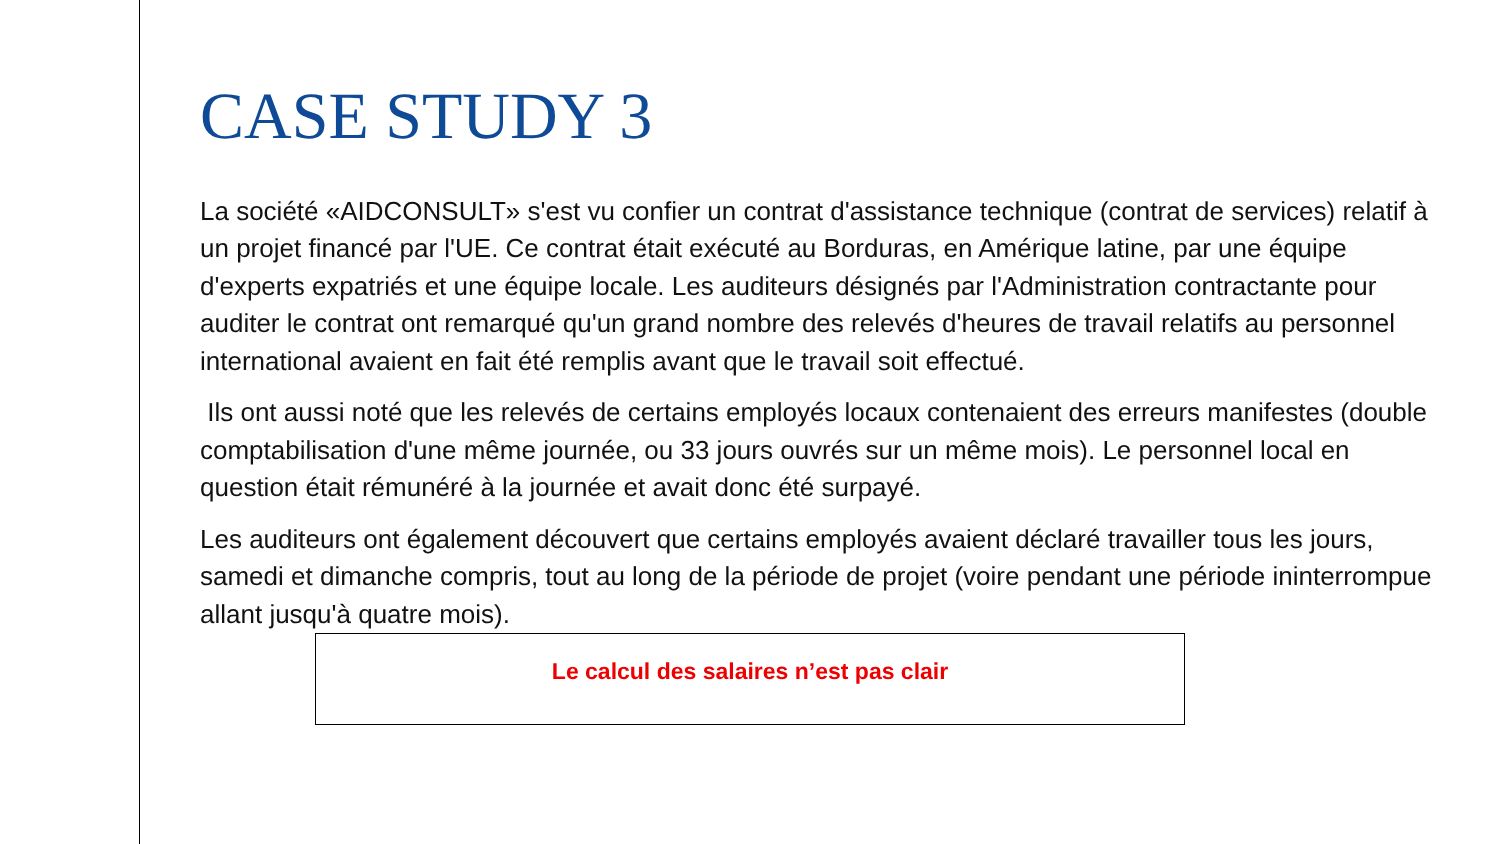CASE STUDY 3
La société «AIDCONSULT» s'est vu confier un contrat d'assistance technique (contrat de services) relatif à un projet financé par l'UE. Ce contrat était exécuté au Borduras, en Amérique latine, par une équipe d'experts expatriés et une équipe locale. Les auditeurs désignés par l'Administration contractante pour auditer le contrat ont remarqué qu'un grand nombre des relevés d'heures de travail relatifs au personnel international avaient en fait été remplis avant que le travail soit effectué.
Ils ont aussi noté que les relevés de certains employés locaux contenaient des erreurs manifestes (double comptabilisation d'une même journée, ou 33 jours ouvrés sur un même mois). Le personnel local en question était rémunéré à la journée et avait donc été surpayé.
Les auditeurs ont également découvert que certains employés avaient déclaré travailler tous les jours, samedi et dimanche compris, tout au long de la période de projet (voire pendant une période ininterrompue allant jusqu'à quatre mois).
Le calcul des salaires n’est pas clair